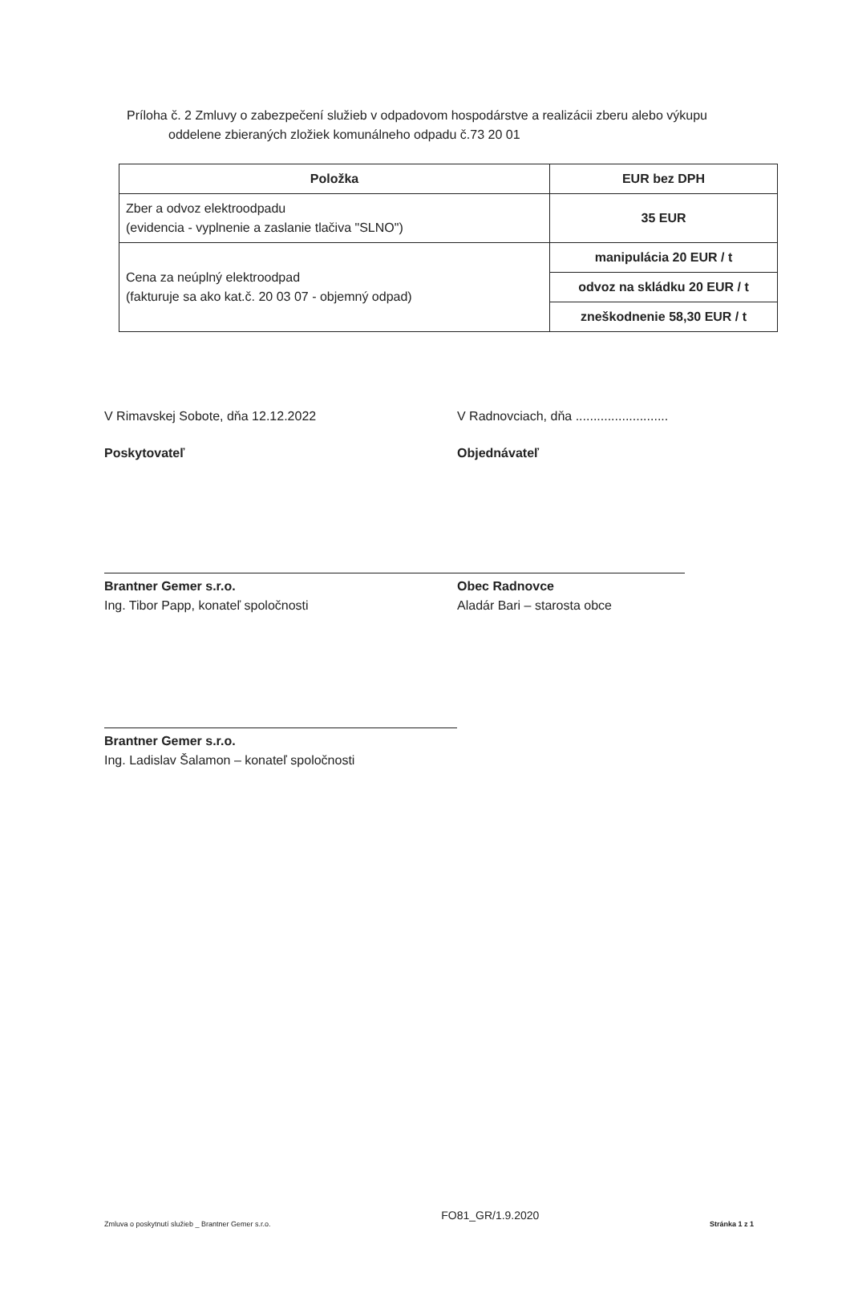Príloha č. 2 Zmluvy o zabezpečení služieb v odpadovom hospodárstve a realizácii zberu alebo výkupu
oddelene zbieraných zložiek komunálneho odpadu č.73 20 01
| Položka | EUR bez DPH |
| --- | --- |
| Zber a odvoz elektroodpadu (evidencia - vyplnenie a zaslanie tlačiva "SLNO") | 35 EUR |
| Cena za neúplný elektroodpad (fakturuje sa ako kat.č. 20 03 07 - objemný odpad) | manipulácia 20 EUR / t |
| | odvoz na skládku 20 EUR / t |
| | zneškodnenie 58,30 EUR / t |
V Rimavskej Sobote, dňa 12.12.2022 V Radnovciach, dňa ..........................
Poskytovateľ Objednávateľ
Brantner Gemer s.r.o.
Ing. Tibor Papp, konateľ spoločnosti
Obec Radnovce
Aladár Bari – starosta obce
Brantner Gemer s.r.o.
Ing. Ladislav Šalamon – konateľ spoločnosti
Zmluva o poskytnutí služieb _ Brantner Gemer s.r.o. FO81_GR/1.9.2020 Stránka 1 z 1